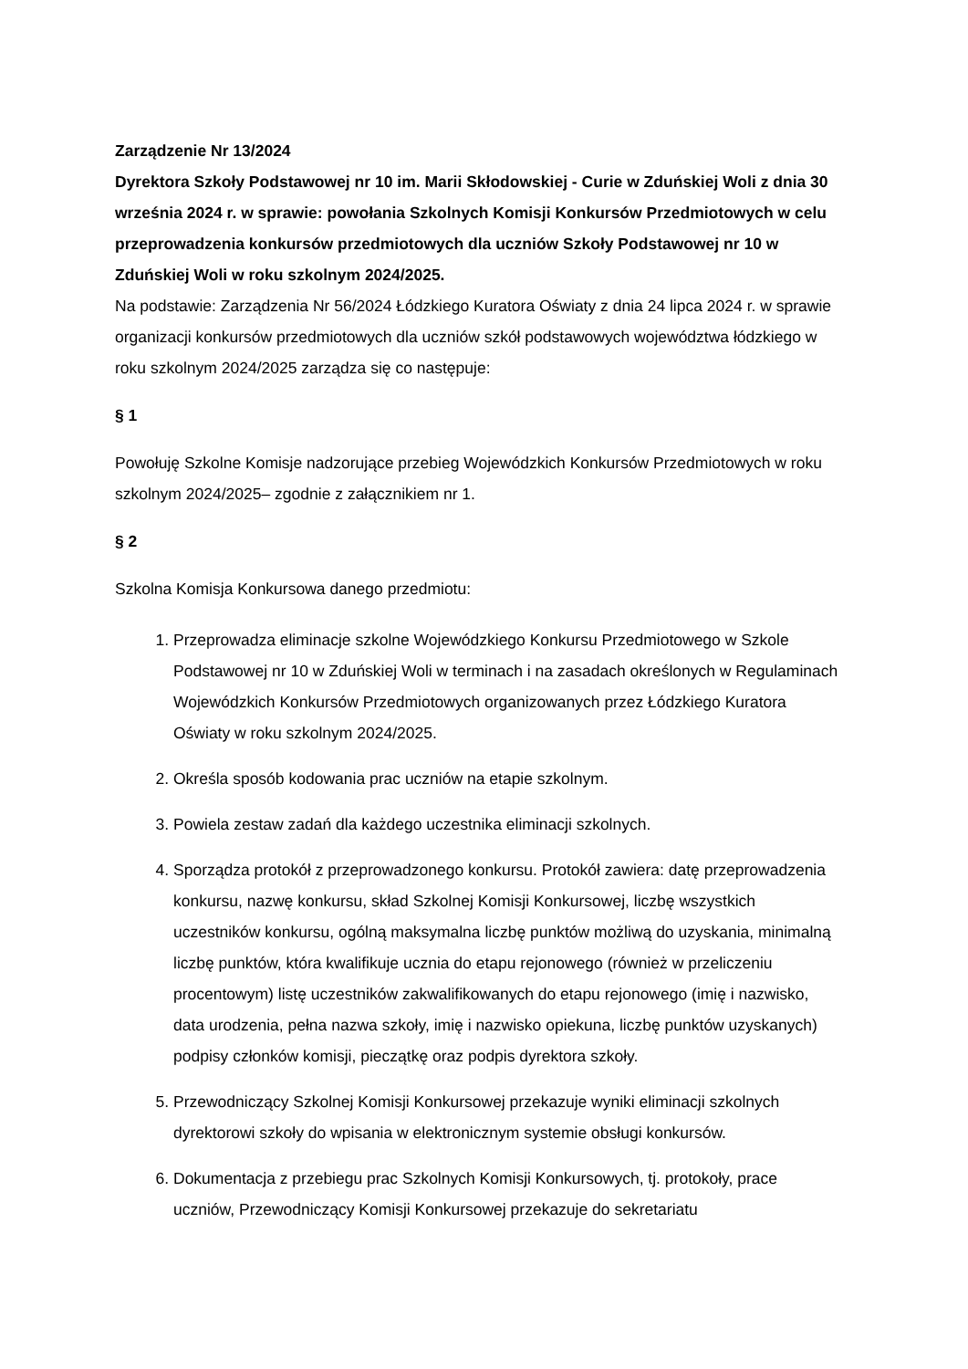Zarządzenie Nr 13/2024
Dyrektora Szkoły Podstawowej nr 10 im. Marii Skłodowskiej - Curie w Zduńskiej Woli z dnia 30 września 2024 r. w sprawie: powołania Szkolnych Komisji Konkursów Przedmiotowych w celu przeprowadzenia konkursów przedmiotowych dla uczniów Szkoły Podstawowej nr 10 w Zduńskiej Woli w roku szkolnym 2024/2025.
Na podstawie: Zarządzenia Nr 56/2024 Łódzkiego Kuratora Oświaty z dnia 24 lipca 2024 r. w sprawie organizacji konkursów przedmiotowych dla uczniów szkół podstawowych województwa łódzkiego w roku szkolnym 2024/2025 zarządza się co następuje:
§ 1
Powołuję Szkolne Komisje nadzorujące przebieg Wojewódzkich Konkursów Przedmiotowych w roku szkolnym 2024/2025– zgodnie z załącznikiem nr 1.
§ 2
Szkolna Komisja Konkursowa danego przedmiotu:
1. Przeprowadza eliminacje szkolne Wojewódzkiego Konkursu Przedmiotowego w Szkole Podstawowej nr 10 w Zduńskiej Woli w terminach i na zasadach określonych w Regulaminach Wojewódzkich Konkursów Przedmiotowych organizowanych przez Łódzkiego Kuratora Oświaty w roku szkolnym 2024/2025.
2. Określa sposób kodowania prac uczniów na etapie szkolnym.
3. Powiela zestaw zadań dla każdego uczestnika eliminacji szkolnych.
4. Sporządza protokół z przeprowadzonego konkursu. Protokół zawiera: datę przeprowadzenia konkursu, nazwę konkursu, skład Szkolnej Komisji Konkursowej, liczbę wszystkich uczestników konkursu, ogólną maksymalna liczbę punktów możliwą do uzyskania, minimalną liczbę punktów, która kwalifikuje ucznia do etapu rejonowego (również w przeliczeniu procentowym) listę uczestników zakwalifikowanych do etapu rejonowego (imię i nazwisko, data urodzenia, pełna nazwa szkoły, imię i nazwisko opiekuna, liczbę punktów uzyskanych) podpisy członków komisji, pieczątkę oraz podpis dyrektora szkoły.
5. Przewodniczący Szkolnej Komisji Konkursowej przekazuje wyniki eliminacji szkolnych dyrektorowi szkoły do wpisania w elektronicznym systemie obsługi konkursów.
6. Dokumentacja z przebiegu prac Szkolnych Komisji Konkursowych, tj. protokoły, prace uczniów, Przewodniczący Komisji Konkursowej przekazuje do sekretariatu